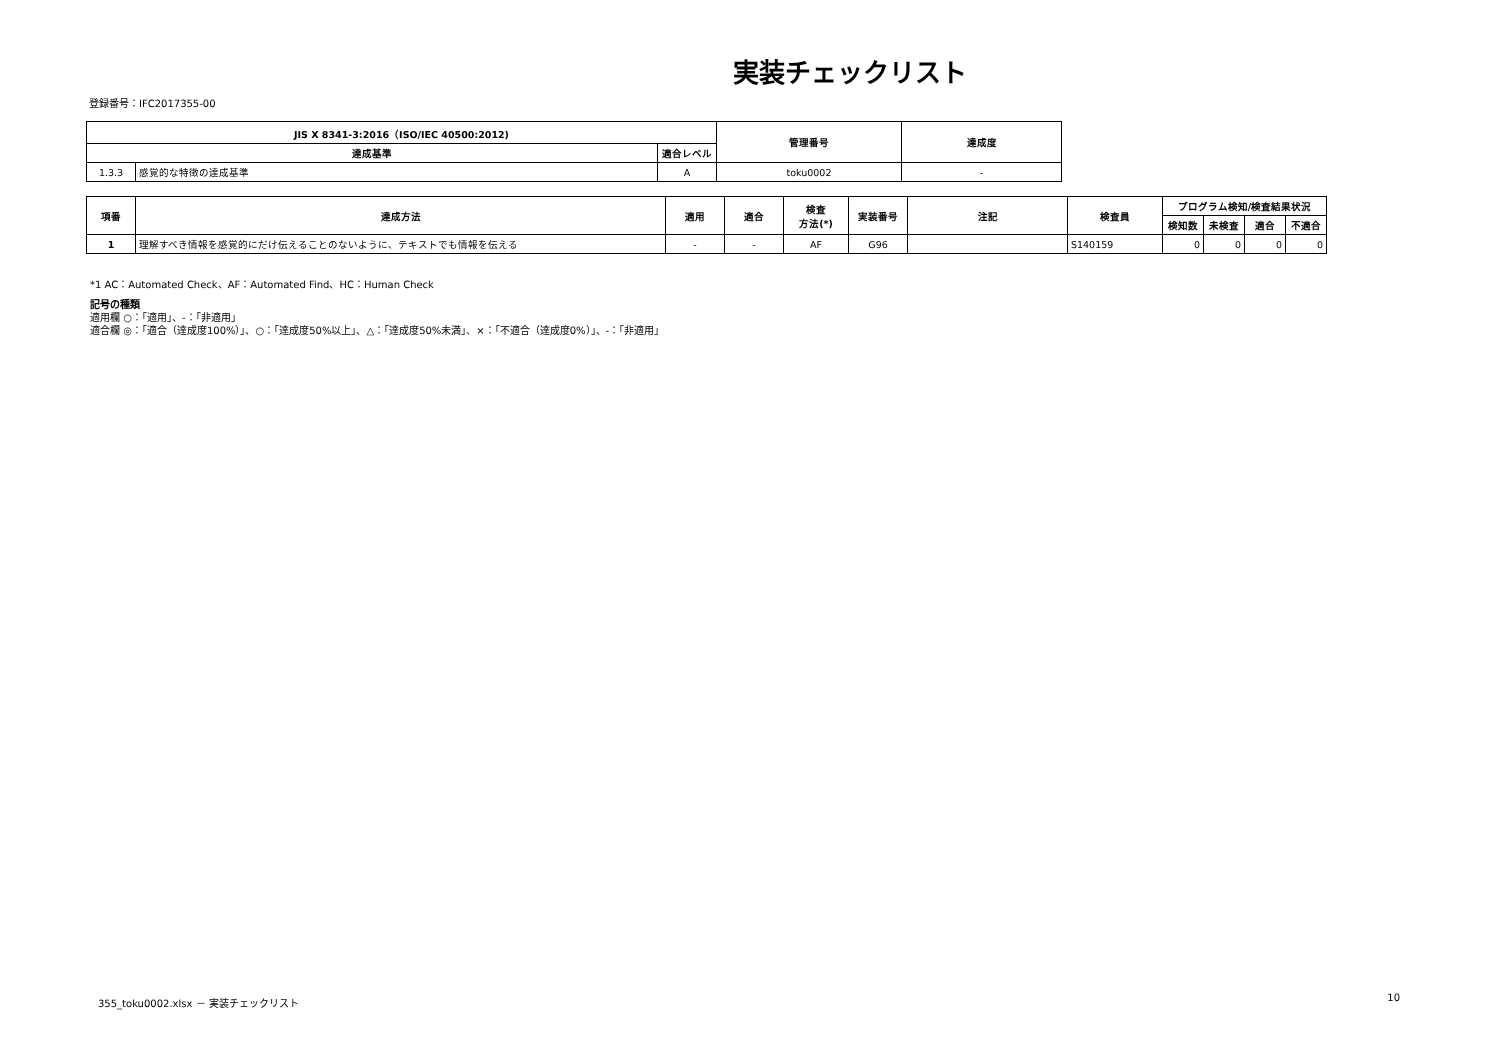実装チェックリスト
登録番号：IFC2017355-00
| JIS X 8341-3:2016（ISO/IEC 40500:2012) | | | 管理番号 | 達成度 |
| --- | --- | --- | --- | --- |
| 達成基準 | | 適合レベル | | |
| 1.3.3 | 感覚的な特徴の達成基準 | A | toku0002 | - |
| 項番 | 達成方法 | 適用 | 適合 | 検査 方法(*) | 実装番号 | 注記 | 検査員 | プログラム検知/検査結果状況 | | | |
| --- | --- | --- | --- | --- | --- | --- | --- | --- | --- | --- | --- |
| | | | | | | | | 検知数 | 未検査 | 適合 | 不適合 |
| 1 | 理解すべき情報を感覚的にだけ伝えることのないように、テキストでも情報を伝える | - | - | AF | G96 | | S140159 | 0 | 0 | 0 | 0 |
*1 AC：Automated Check、AF：Automated Find、HC：Human Check
記号の種類
適用欄 ○：「適用」、-：「非適用」
適合欄 ◎：「適合（達成度100%）」、○：「達成度50%以上」、△：「達成度50%未満」、×：「不適合（達成度0%）」、-：「非適用」
355_toku0002.xlsx － 実装チェックリスト 10